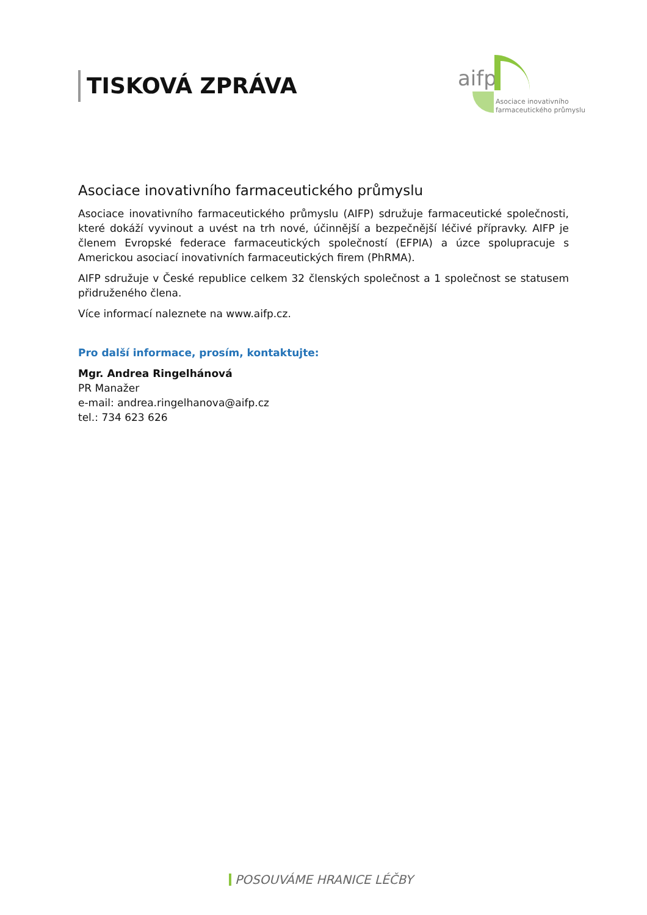TISKOVÁ ZPRÁVA
aifp
Asociace inovativního
farmaceutického průmyslu
Asociace inovativního farmaceutického průmyslu
Asociace inovativního farmaceutického průmyslu (AIFP) sdružuje farmaceutické společnosti, které dokáží vyvinout a uvést na trh nové, účinnější a bezpečnější léčivé přípravky. AIFP je členem Evropské federace farmaceutických společností (EFPIA) a úzce spolupracuje s Americkou asociací inovativních farmaceutických firem (PhRMA).
AIFP sdružuje v České republice celkem 32 členských společnost a 1 společnost se statusem přidruženého člena.
Více informací naleznete na www.aifp.cz.
Pro další informace, prosím, kontaktujte:
Mgr. Andrea Ringelhánová
PR Manažer
e-mail: andrea.ringelhanova@aifp.cz
tel.: 734 623 626
POSOUVÁME HRANICE LÉČBY